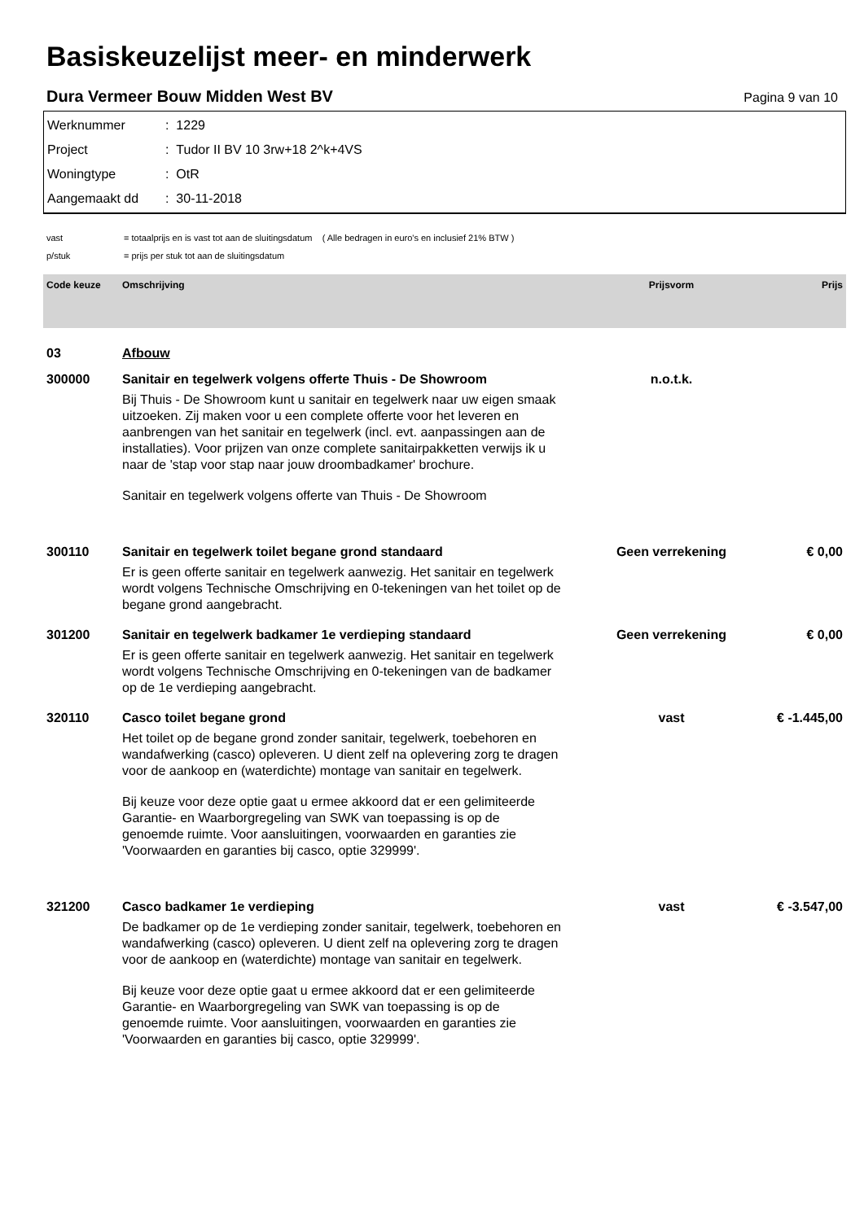Basiskeuzelijst meer- en minderwerk
Dura Vermeer Bouw Midden West BV Pagina 9 van 10
Werknummer: 1229
Project: Tudor II BV 10 3rw+18 2^k+4VS
Woningtype: OtR
Aangemaakt dd: 30-11-2018
vast = totaalprijs en is vast tot aan de sluitingsdatum ( Alle bedragen in euro's en inclusief 21% BTW )
p/stuk = prijs per stuk tot aan de sluitingsdatum
| Code keuze | Omschrijving | Prijsvorm | Prijs |
| --- | --- | --- | --- |
| 03 | Afbouw | | |
| 300000 | Sanitair en tegelwerk volgens offerte Thuis - De Showroom Bij Thuis - De Showroom kunt u sanitair en tegelwerk naar uw eigen smaak uitzoeken. Zij maken voor u een complete offerte voor het leveren en aanbrengen van het sanitair en tegelwerk (incl. evt. aanpassingen aan de installaties). Voor prijzen van onze complete sanitairpakketten verwijs ik u naar de 'stap voor stap naar jouw droombadkamer' brochure. Sanitair en tegelwerk volgens offerte van Thuis - De Showroom | n.o.t.k. | |
| 300110 | Sanitair en tegelwerk toilet begane grond standaard Er is geen offerte sanitair en tegelwerk aanwezig. Het sanitair en tegelwerk wordt volgens Technische Omschrijving en 0-tekeningen van het toilet op de begane grond aangebracht. | Geen verrekening | € 0,00 |
| 301200 | Sanitair en tegelwerk badkamer 1e verdieping standaard Er is geen offerte sanitair en tegelwerk aanwezig. Het sanitair en tegelwerk wordt volgens Technische Omschrijving en 0-tekeningen van de badkamer op de 1e verdieping aangebracht. | Geen verrekening | € 0,00 |
| 320110 | Casco toilet begane grond Het toilet op de begane grond zonder sanitair, tegelwerk, toebehoren en wandafwerking (casco) opleveren. U dient zelf na oplevering zorg te dragen voor de aankoop en (waterdichte) montage van sanitair en tegelwerk. Bij keuze voor deze optie gaat u ermee akkoord dat er een gelimiteerde Garantie- en Waarborgregeling van SWK van toepassing is op de genoemde ruimte. Voor aansluitingen, voorwaarden en garanties zie 'Voorwaarden en garanties bij casco, optie 329999'. | vast | € -1.445,00 |
| 321200 | Casco badkamer 1e verdieping De badkamer op de 1e verdieping zonder sanitair, tegelwerk, toebehoren en wandafwerking (casco) opleveren. U dient zelf na oplevering zorg te dragen voor de aankoop en (waterdichte) montage van sanitair en tegelwerk. Bij keuze voor deze optie gaat u ermee akkoord dat er een gelimiteerde Garantie- en Waarborgregeling van SWK van toepassing is op de genoemde ruimte. Voor aansluitingen, voorwaarden en garanties zie 'Voorwaarden en garanties bij casco, optie 329999'. | vast | € -3.547,00 |